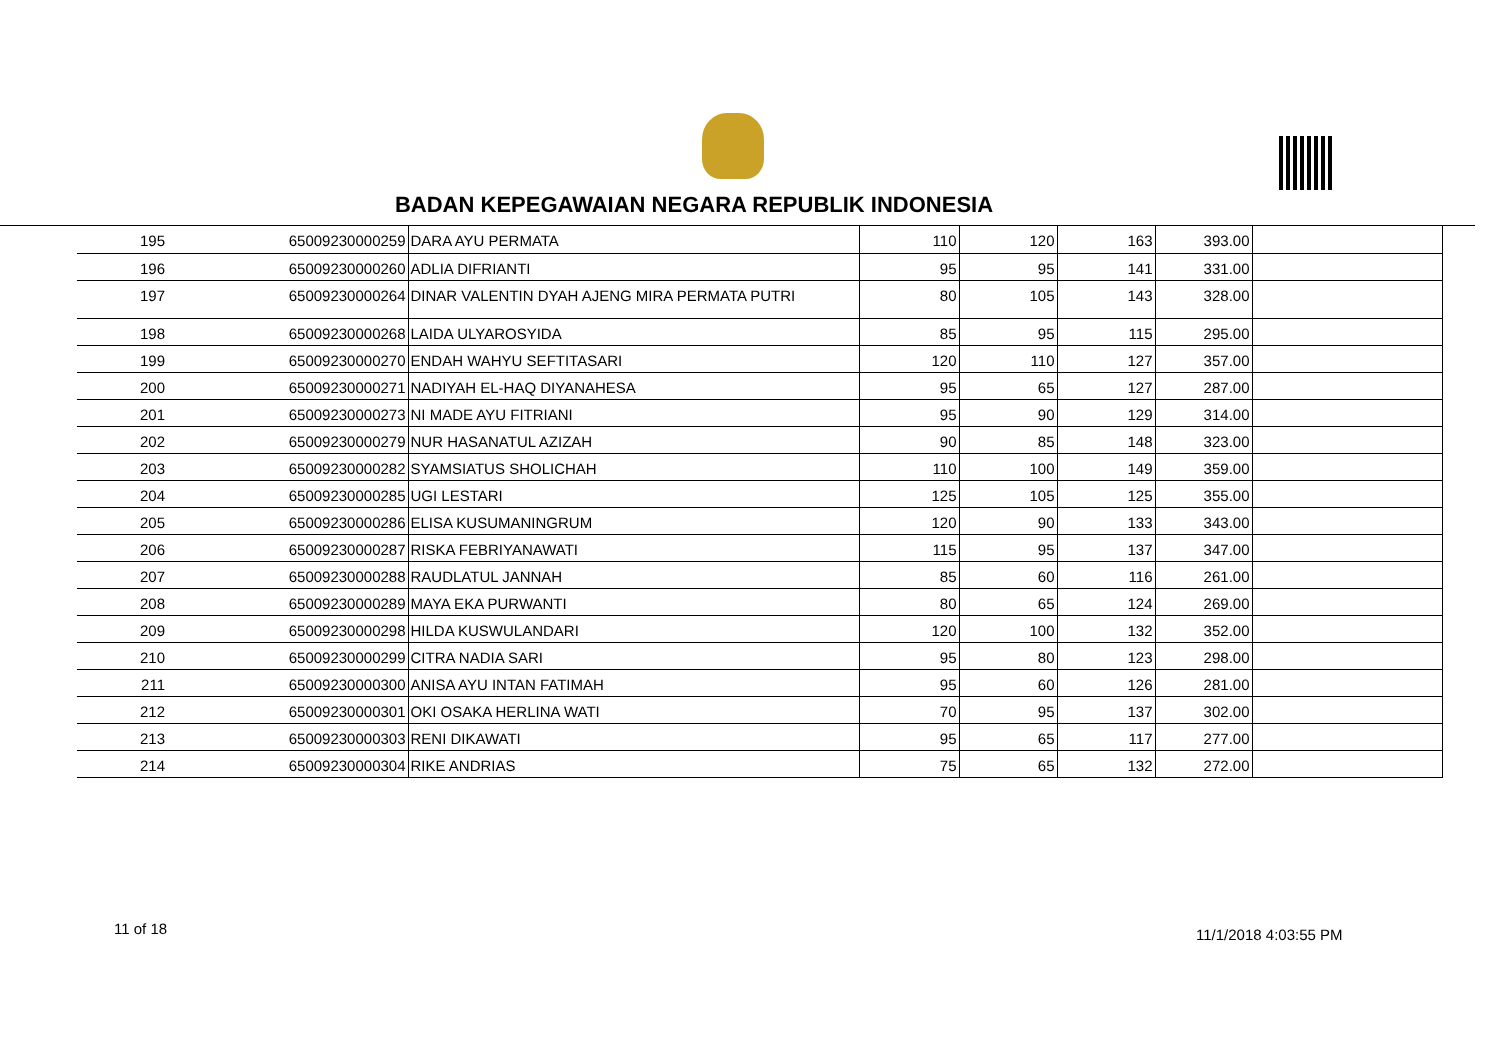BADAN KEPEGAWAIAN NEGARA REPUBLIK INDONESIA
| 195 | 65009230000259 | DARA AYU PERMATA | 110 | 120 | 163 | 393.00 | |
| 196 | 65009230000260 | ADLIA DIFRIANTI | 95 | 95 | 141 | 331.00 | |
| 197 | 65009230000264 | DINAR VALENTIN DYAH AJENG MIRA PERMATA PUTRI | 80 | 105 | 143 | 328.00 | |
| 198 | 65009230000268 | LAIDA ULYAROSYIDA | 85 | 95 | 115 | 295.00 | |
| 199 | 65009230000270 | ENDAH WAHYU SEFTITASARI | 120 | 110 | 127 | 357.00 | |
| 200 | 65009230000271 | NADIYAH EL-HAQ DIYANAHESA | 95 | 65 | 127 | 287.00 | |
| 201 | 65009230000273 | NI MADE AYU FITRIANI | 95 | 90 | 129 | 314.00 | |
| 202 | 65009230000279 | NUR HASANATUL AZIZAH | 90 | 85 | 148 | 323.00 | |
| 203 | 65009230000282 | SYAMSIATUS SHOLICHAH | 110 | 100 | 149 | 359.00 | |
| 204 | 65009230000285 | UGI LESTARI | 125 | 105 | 125 | 355.00 | |
| 205 | 65009230000286 | ELISA KUSUMANINGRUM | 120 | 90 | 133 | 343.00 | |
| 206 | 65009230000287 | RISKA FEBRIYANAWATI | 115 | 95 | 137 | 347.00 | |
| 207 | 65009230000288 | RAUDLATUL JANNAH | 85 | 60 | 116 | 261.00 | |
| 208 | 65009230000289 | MAYA EKA PURWANTI | 80 | 65 | 124 | 269.00 | |
| 209 | 65009230000298 | HILDA KUSWULANDARI | 120 | 100 | 132 | 352.00 | |
| 210 | 65009230000299 | CITRA NADIA SARI | 95 | 80 | 123 | 298.00 | |
| 211 | 65009230000300 | ANISA AYU INTAN FATIMAH | 95 | 60 | 126 | 281.00 | |
| 212 | 65009230000301 | OKI OSAKA HERLINA WATI | 70 | 95 | 137 | 302.00 | |
| 213 | 65009230000303 | RENI DIKAWATI | 95 | 65 | 117 | 277.00 | |
| 214 | 65009230000304 | RIKE ANDRIAS | 75 | 65 | 132 | 272.00 | |
11 of 18 11/1/2018 4:03:55 PM